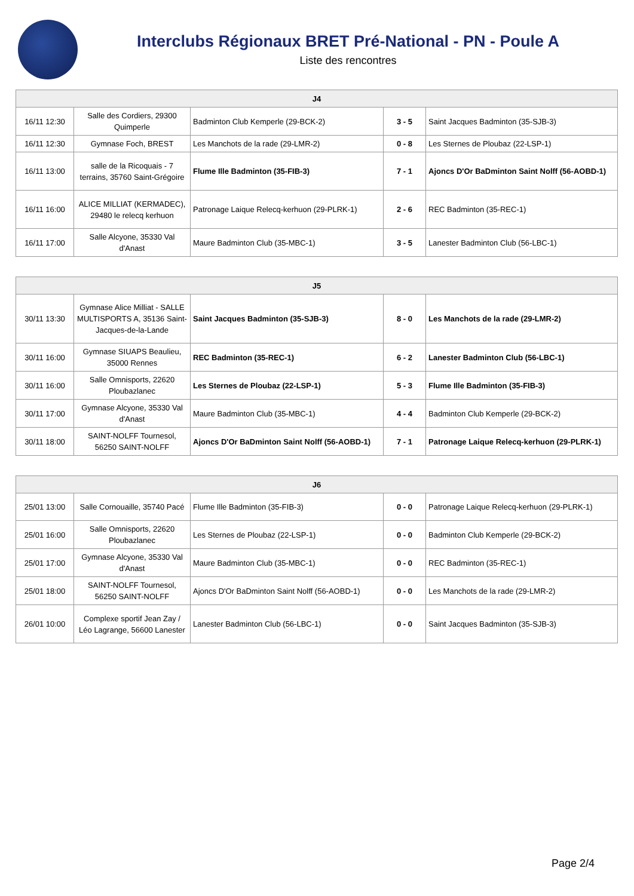Interclubs Régionaux BRET Pré-National - PN - Poule A
Liste des rencontres
| J4 | | | | |
| --- | --- | --- | --- | --- |
| 16/11 12:30 | Salle des Cordiers, 29300 Quimperle | Badminton Club Kemperle (29-BCK-2) | 3 - 5 | Saint Jacques Badminton (35-SJB-3) |
| 16/11 12:30 | Gymnase Foch, BREST | Les Manchots de la rade (29-LMR-2) | 0 - 8 | Les Sternes de Ploubaz (22-LSP-1) |
| 16/11 13:00 | salle de la Ricoquais - 7 terrains, 35760 Saint-Grégoire | Flume Ille Badminton (35-FIB-3) | 7 - 1 | Ajoncs D'Or BaDminton Saint Nolff (56-AOBD-1) |
| 16/11 16:00 | ALICE MILLIAT (KERMADEC), 29480 le relecq kerhuon | Patronage Laique Relecq-kerhuon (29-PLRK-1) | 2 - 6 | REC Badminton (35-REC-1) |
| 16/11 17:00 | Salle Alcyone, 35330 Val d'Anast | Maure Badminton Club (35-MBC-1) | 3 - 5 | Lanester Badminton Club (56-LBC-1) |
| J5 | | | | |
| --- | --- | --- | --- | --- |
| 30/11 13:30 | Gymnase Alice Milliat - SALLE MULTISPORTS A, 35136 Saint-Jacques-de-la-Lande | Saint Jacques Badminton (35-SJB-3) | 8 - 0 | Les Manchots de la rade (29-LMR-2) |
| 30/11 16:00 | Gymnase SIUAPS Beaulieu, 35000 Rennes | REC Badminton (35-REC-1) | 6 - 2 | Lanester Badminton Club (56-LBC-1) |
| 30/11 16:00 | Salle Omnisports, 22620 Ploubazlanec | Les Sternes de Ploubaz (22-LSP-1) | 5 - 3 | Flume Ille Badminton (35-FIB-3) |
| 30/11 17:00 | Gymnase Alcyone, 35330 Val d'Anast | Maure Badminton Club (35-MBC-1) | 4 - 4 | Badminton Club Kemperle (29-BCK-2) |
| 30/11 18:00 | SAINT-NOLFF Tournesol, 56250 SAINT-NOLFF | Ajoncs D'Or BaDminton Saint Nolff (56-AOBD-1) | 7 - 1 | Patronage Laique Relecq-kerhuon (29-PLRK-1) |
| J6 | | | | |
| --- | --- | --- | --- | --- |
| 25/01 13:00 | Salle Cornouaille, 35740 Pacé | Flume Ille Badminton (35-FIB-3) | 0 - 0 | Patronage Laique Relecq-kerhuon (29-PLRK-1) |
| 25/01 16:00 | Salle Omnisports, 22620 Ploubazlanec | Les Sternes de Ploubaz (22-LSP-1) | 0 - 0 | Badminton Club Kemperle (29-BCK-2) |
| 25/01 17:00 | Gymnase Alcyone, 35330 Val d'Anast | Maure Badminton Club (35-MBC-1) | 0 - 0 | REC Badminton (35-REC-1) |
| 25/01 18:00 | SAINT-NOLFF Tournesol, 56250 SAINT-NOLFF | Ajoncs D'Or BaDminton Saint Nolff (56-AOBD-1) | 0 - 0 | Les Manchots de la rade (29-LMR-2) |
| 26/01 10:00 | Complexe sportif Jean Zay / Léo Lagrange, 56600 Lanester | Lanester Badminton Club (56-LBC-1) | 0 - 0 | Saint Jacques Badminton (35-SJB-3) |
Page 2/4